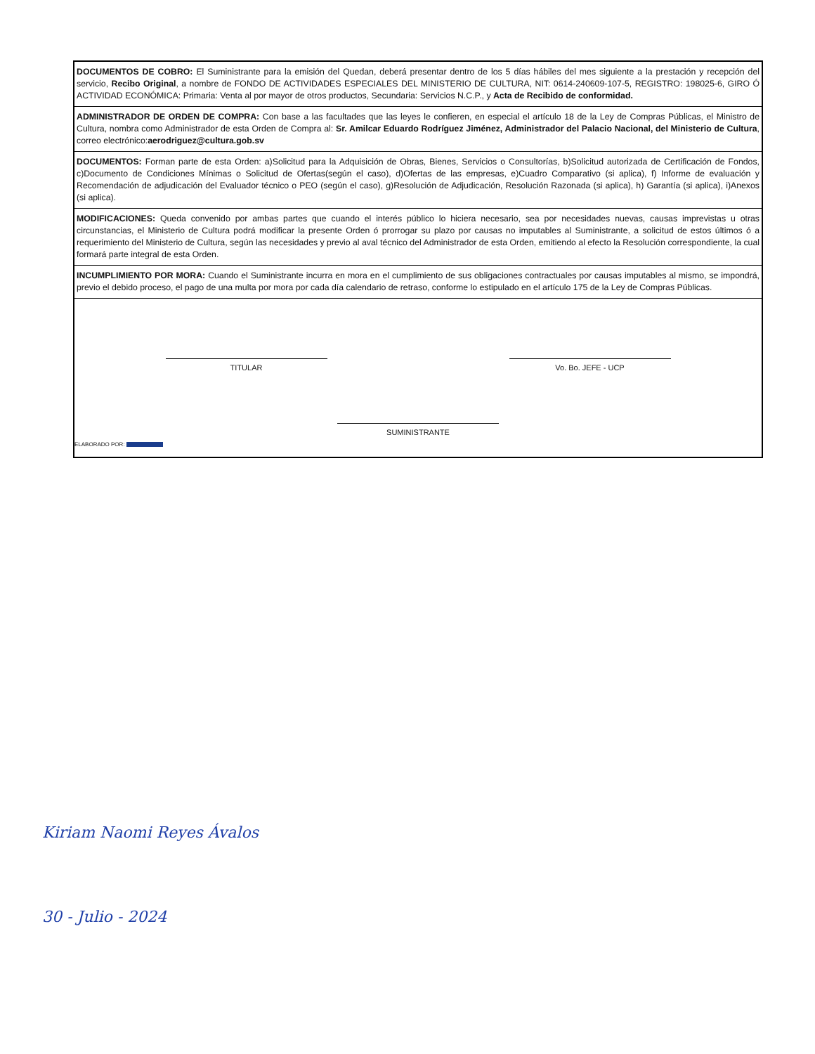| DOCUMENTOS DE COBRO: El Suministrante para la emisión del Quedan, deberá presentar dentro de los 5 días hábiles del mes siguiente a la prestación y recepción del servicio, Recibo Original , a nombre de FONDO DE ACTIVIDADES ESPECIALES DEL MINISTERIO DE CULTURA, NIT: 0614-240609-107-5, REGISTRO: 198025-6, GIRO Ó ACTIVIDAD ECONÓMICA: Primaria: Venta al por mayor de otros productos, Secundaria: Servicios N.C.P., y Acta de Recibido de conformidad. |
| ADMINISTRADOR DE ORDEN DE COMPRA: Con base a las facultades que las leyes le confieren, en especial el artículo 18 de la Ley de Compras Públicas, el Ministro de Cultura, nombra como Administrador de esta Orden de Compra al: Sr. Amilcar Eduardo Rodríguez Jiménez, Administrador del Palacio Nacional, del Ministerio de Cultura , correo electrónico: aerodriguez@cultura.gob.sv |
| DOCUMENTOS: Forman parte de esta Orden: a)Solicitud para la Adquisición de Obras, Bienes, Servicios o Consultorías, b)Solicitud autorizada de Certificación de Fondos, c)Documento de Condiciones Mínimas o Solicitud de Ofertas(según el caso), d)Ofertas de las empresas, e)Cuadro Comparativo (si aplica), f) Informe de evaluación y Recomendación de adjudicación del Evaluador técnico o PEO (según el caso), g)Resolución de Adjudicación, Resolución Razonada (si aplica), h) Garantía (si aplica), i)Anexos (si aplica). |
| MODIFICACIONES: Queda convenido por ambas partes que cuando el interés público lo hiciera necesario, sea por necesidades nuevas, causas imprevistas u otras circunstancias, el Ministerio de Cultura podrá modificar la presente Orden ó prorrogar su plazo por causas no imputables al Suministrante, a solicitud de estos últimos ó a requerimiento del Ministerio de Cultura, según las necesidades y previo al aval técnico del Administrador de esta Orden, emitiendo al efecto la Resolución correspondiente, la cual formará parte integral de esta Orden. |
| INCUMPLIMIENTO POR MORA: Cuando el Suministrante incurra en mora en el cumplimiento de sus obligaciones contractuales por causas imputables al mismo, se impondrá, previo el debido proceso, el pago de una multa por mora por cada día calendario de retraso, conforme lo estipulado en el artículo 175 de la Ley de Compras Públicas. |
| TITULAR Vo. Bo. JEFE - UCP SUMINISTRANTE ELABORADO POR: |
Kiriam Naomi Reyes Ávalos
30 - Julio - 2024